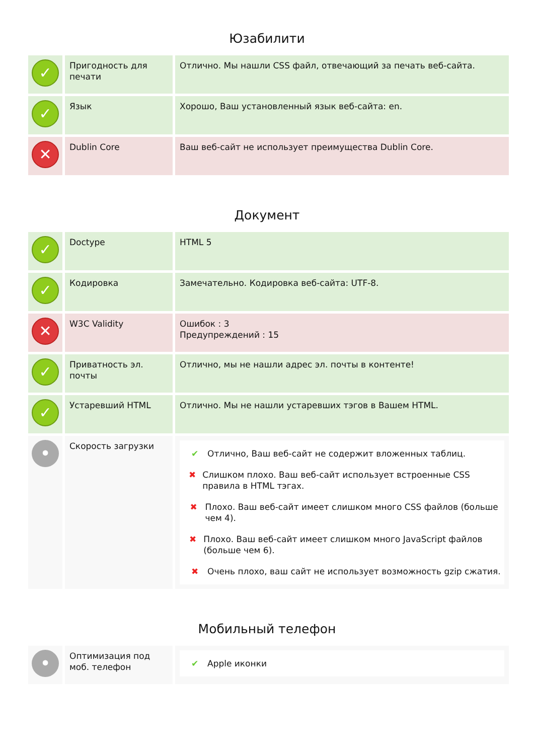Юзабилити
| ✓ | Пригодность для печати | Отлично. Мы нашли CSS файл, отвечающий за печать веб-сайта. |
| ✓ | Язык | Хорошо, Ваш установленный язык веб-сайта: en. |
| ✕ | Dublin Core | Ваш веб-сайт не использует преимущества Dublin Core. |
Документ
| ✓ | Doctype | HTML 5 |
| ✓ | Кодировка | Замечательно. Кодировка веб-сайта: UTF-8. |
| ✕ | W3C Validity | Ошибок : 3 Предупреждений : 15 |
| ✓ | Приватность эл. почты | Отлично, мы не нашли адрес эл. почты в контенте! |
| ✓ | Устаревший HTML | Отлично. Мы не нашли устаревших тэгов в Вашем HTML. |
| • | Скорость загрузки | ✔ Отлично, Ваш веб-сайт не содержит вложенных таблиц. ✖ Слишком плохо. Ваш веб-сайт использует встроенные CSS правила в HTML тэгах. ✖ Плохо. Ваш веб-сайт имеет слишком много CSS файлов (больше чем 4). ✖ Плохо. Ваш веб-сайт имеет слишком много JavaScript файлов (больше чем 6). ✖ Очень плохо, ваш сайт не использует возможность gzip сжатия. |
Мобильный телефон
| • | Оптимизация под моб. телефон | ✔ Apple иконки |